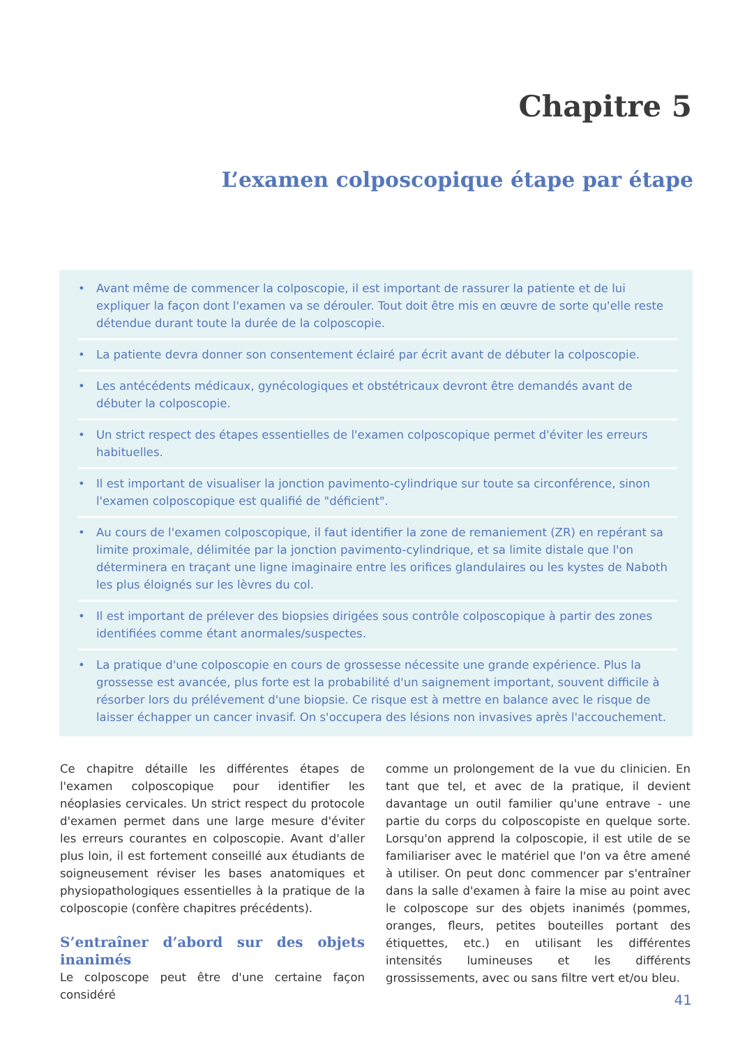Chapitre 5
L’examen colposcopique étape par étape
• Avant même de commencer la colposcopie, il est important de rassurer la patiente et de lui expliquer la façon dont l'examen va se dérouler. Tout doit être mis en œuvre de sorte qu'elle reste détendue durant toute la durée de la colposcopie.
• La patiente devra donner son consentement éclairé par écrit avant de débuter la colposcopie.
• Les antécédents médicaux, gynécologiques et obstétricaux devront être demandés avant de débuter la colposcopie.
• Un strict respect des étapes essentielles de l'examen colposcopique permet d'éviter les erreurs habituelles.
• Il est important de visualiser la jonction pavimento-cylindrique sur toute sa circonférence, sinon l'examen colposcopique est qualifié de "déficient".
• Au cours de l'examen colposcopique, il faut identifier la zone de remaniement (ZR) en repérant sa limite proximale, délimitée par la jonction pavimento-cylindrique, et sa limite distale que l'on déterminera en traçant une ligne imaginaire entre les orifices glandulaires ou les kystes de Naboth les plus éloignés sur les lèvres du col.
• Il est important de prélever des biopsies dirigées sous contrôle colposcopique à partir des zones identifiées comme étant anormales/suspectes.
• La pratique d'une colposcopie en cours de grossesse nécessite une grande expérience. Plus la grossesse est avancée, plus forte est la probabilité d'un saignement important, souvent difficile à résorber lors du prélévement d'une biopsie. Ce risque est à mettre en balance avec le risque de laisser échapper un cancer invasif. On s'occupera des lésions non invasives après l'accouchement.
Ce chapitre détaille les différentes étapes de l'examen colposcopique pour identifier les néoplasies cervicales. Un strict respect du protocole d'examen permet dans une large mesure d'éviter les erreurs courantes en colposcopie. Avant d'aller plus loin, il est fortement conseillé aux étudiants de soigneusement réviser les bases anatomiques et physiopathologiques essentielles à la pratique de la colposcopie (confère chapitres précédents).
S’entraîner d’abord sur des objets inanimés
Le colposcope peut être d'une certaine façon considéré
comme un prolongement de la vue du clinicien. En tant que tel, et avec de la pratique, il devient davantage un outil familier qu'une entrave - une partie du corps du colposcopiste en quelque sorte. Lorsqu'on apprend la colposcopie, il est utile de se familiariser avec le matériel que l'on va être amené à utiliser. On peut donc commencer par s'entraîner dans la salle d'examen à faire la mise au point avec le colposcope sur des objets inanimés (pommes, oranges, fleurs, petites bouteilles portant des étiquettes, etc.) en utilisant les différentes intensités lumineuses et les différents grossissements, avec ou sans filtre vert et/ou bleu.
41